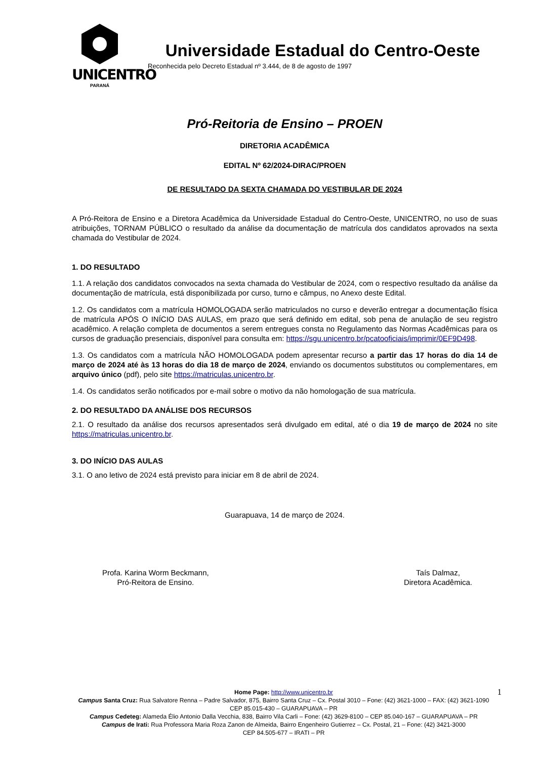UNICENTRO
PARANÁ
Universidade Estadual do Centro-Oeste
Reconhecida pelo Decreto Estadual nº 3.444, de 8 de agosto de 1997
Pró-Reitoria de Ensino – PROEN
DIRETORIA ACADÊMICA
EDITAL Nº 62/2024-DIRAC/PROEN
DE RESULTADO DA SEXTA CHAMADA DO VESTIBULAR DE 2024
A Pró-Reitora de Ensino e a Diretora Acadêmica da Universidade Estadual do Centro-Oeste, UNICENTRO, no uso de suas atribuições, TORNAM PÚBLICO o resultado da análise da documentação de matrícula dos candidatos aprovados na sexta chamada do Vestibular de 2024.
1. DO RESULTADO
1.1. A relação dos candidatos convocados na sexta chamada do Vestibular de 2024, com o respectivo resultado da análise da documentação de matrícula, está disponibilizada por curso, turno e câmpus, no Anexo deste Edital.
1.2. Os candidatos com a matrícula HOMOLOGADA serão matriculados no curso e deverão entregar a documentação física de matrícula APÓS O INÍCIO DAS AULAS, em prazo que será definido em edital, sob pena de anulação de seu registro acadêmico. A relação completa de documentos a serem entregues consta no Regulamento das Normas Acadêmicas para os cursos de graduação presenciais, disponível para consulta em: https://sgu.unicentro.br/pcatooficiais/imprimir/0EF9D498.
1.3. Os candidatos com a matrícula NÃO HOMOLOGADA podem apresentar recurso a partir das 17 horas do dia 14 de março de 2024 até às 13 horas do dia 18 de março de 2024, enviando os documentos substitutos ou complementares, em arquivo único (pdf), pelo site https://matriculas.unicentro.br.
1.4. Os candidatos serão notificados por e-mail sobre o motivo da não homologação de sua matrícula.
2. DO RESULTADO DA ANÁLISE DOS RECURSOS
2.1. O resultado da análise dos recursos apresentados será divulgado em edital, até o dia 19 de março de 2024 no site https://matriculas.unicentro.br.
3. DO INÍCIO DAS AULAS
3.1. O ano letivo de 2024 está previsto para iniciar em 8 de abril de 2024.
Guarapuava, 14 de março de 2024.
Profa. Karina Worm Beckmann,
Pró-Reitora de Ensino.
Taís Dalmaz,
Diretora Acadêmica.
Home Page: http://www.unicentro.br
Campus Santa Cruz: Rua Salvatore Renna – Padre Salvador, 875, Bairro Santa Cruz – Cx. Postal 3010 – Fone: (42) 3621-1000 – FAX: (42) 3621-1090
CEP 85.015-430 – GUARAPUAVA – PR
Campus Cedeteg: Alameda Élio Antonio Dalla Vecchia, 838, Bairro Vila Carli – Fone: (42) 3629-8100 – CEP 85.040-167 – GUARAPUAVA – PR
Campus de Irati: Rua Professora Maria Roza Zanon de Almeida, Bairro Engenheiro Gutierrez – Cx. Postal, 21 – Fone: (42) 3421-3000
CEP 84.505-677 – IRATI – PR
1